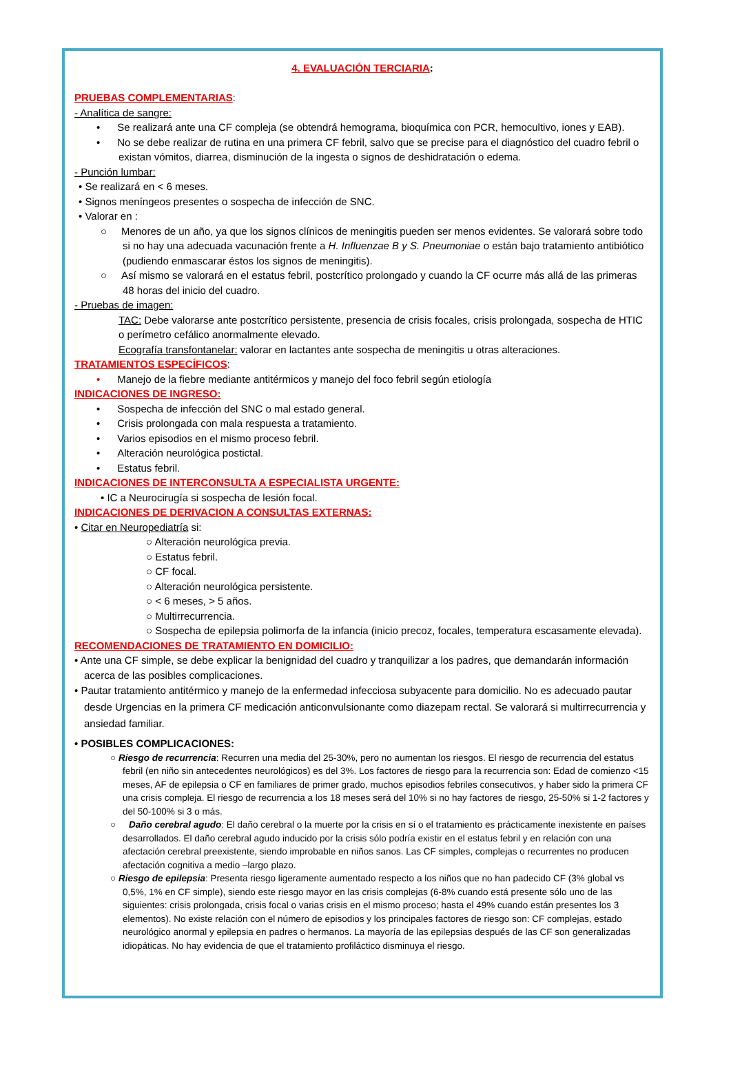4. EVALUACIÓN TERCIARIA:
PRUEBAS COMPLEMENTARIAS:
- Analítica de sangre:
• Se realizará ante una CF compleja (se obtendrá hemograma, bioquímica con PCR, hemocultivo, iones y EAB).
• No se debe realizar de rutina en una primera CF febril, salvo que se precise para el diagnóstico del cuadro febril o existan vómitos, diarrea, disminución de la ingesta o signos de deshidratación o edema.
- Punción lumbar:
• Se realizará en < 6 meses.
• Signos meníngeos presentes o sospecha de infección de SNC.
• Valorar en :
○ Menores de un año, ya que los signos clínicos de meningitis pueden ser menos evidentes. Se valorará sobre todo si no hay una adecuada vacunación frente a H. Influenzae B y S. Pneumoniae o están bajo tratamiento antibiótico (pudiendo enmascarar éstos los signos de meningitis).
○ Así mismo se valorará en el estatus febril, postcrítico prolongado y cuando la CF ocurre más allá de las primeras 48 horas del inicio del cuadro.
- Pruebas de imagen:
TAC: Debe valorarse ante postcrítico persistente, presencia de crisis focales, crisis prolongada, sospecha de HTIC o perímetro cefálico anormalmente elevado.
Ecografía transfontanelar: valorar en lactantes ante sospecha de meningitis u otras alteraciones.
TRATAMIENTOS ESPECÍFICOS:
• Manejo de la fiebre mediante antitérmicos y manejo del foco febril según etiología
INDICACIONES DE INGRESO:
• Sospecha de infección del SNC o mal estado general.
• Crisis prolongada con mala respuesta a tratamiento.
• Varios episodios en el mismo proceso febril.
• Alteración neurológica postictal.
• Estatus febril.
INDICACIONES DE INTERCONSULTA A ESPECIALISTA URGENTE:
• IC a Neurocirugía si sospecha de lesión focal.
INDICACIONES DE DERIVACION A CONSULTAS EXTERNAS:
• Citar en Neuropediatría si:
○ Alteración neurológica previa.
○ Estatus febril.
○ CF focal.
○ Alteración neurológica persistente.
○ < 6 meses, > 5 años.
○ Multirrecurrencia.
○ Sospecha de epilepsia polimorfa de la infancia (inicio precoz, focales, temperatura escasamente elevada).
RECOMENDACIONES DE TRATAMIENTO EN DOMICILIO:
• Ante una CF simple, se debe explicar la benignidad del cuadro y tranquilizar a los padres, que demandarán información acerca de las posibles complicaciones.
• Pautar tratamiento antitérmico y manejo de la enfermedad infecciosa subyacente para domicilio. No es adecuado pautar desde Urgencias en la primera CF medicación anticonvulsionante como diazepam rectal. Se valorará si multirrecurrencia y ansiedad familiar.
• POSIBLES COMPLICACIONES:
○ Riesgo de recurrencia: Recurren una media del 25-30%, pero no aumentan los riesgos. El riesgo de recurrencia del estatus febril (en niño sin antecedentes neurológicos) es del 3%. Los factores de riesgo para la recurrencia son: Edad de comienzo <15 meses, AF de epilepsia o CF en familiares de primer grado, muchos episodios febriles consecutivos, y haber sido la primera CF una crisis compleja. El riesgo de recurrencia a los 18 meses será del 10% si no hay factores de riesgo, 25-50% si 1-2 factores y del 50-100% si 3 o más.
○ Daño cerebral agudo: El daño cerebral o la muerte por la crisis en sí o el tratamiento es prácticamente inexistente en países desarrollados. El daño cerebral agudo inducido por la crisis sólo podría existir en el estatus febril y en relación con una afectación cerebral preexistente, siendo improbable en niños sanos. Las CF simples, complejas o recurrentes no producen afectación cognitiva a medio –largo plazo.
○ Riesgo de epilepsia: Presenta riesgo ligeramente aumentado respecto a los niños que no han padecido CF (3% global vs 0,5%, 1% en CF simple), siendo este riesgo mayor en las crisis complejas (6-8% cuando está presente sólo uno de las siguientes: crisis prolongada, crisis focal o varias crisis en el mismo proceso; hasta el 49% cuando están presentes los 3 elementos). No existe relación con el número de episodios y los principales factores de riesgo son: CF complejas, estado neurológico anormal y epilepsia en padres o hermanos. La mayoría de las epilepsias después de las CF son generalizadas idiopáticas. No hay evidencia de que el tratamiento profiláctico disminuya el riesgo.